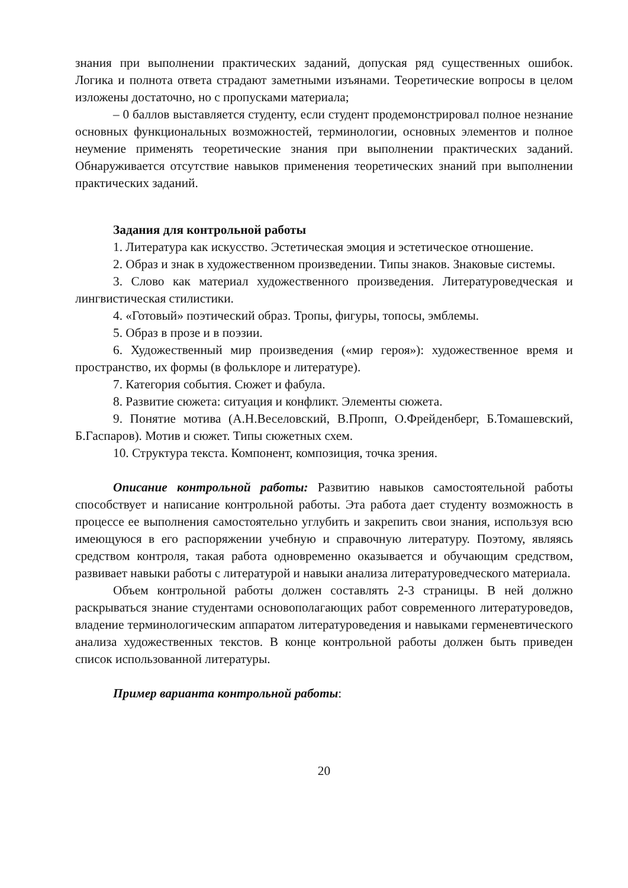знания при выполнении практических заданий, допуская ряд существенных ошибок. Логика и полнота ответа страдают заметными изъянами. Теоретические вопросы в целом изложены достаточно, но с пропусками материала;
– 0 баллов выставляется студенту, если студент продемонстрировал полное незнание основных функциональных возможностей, терминологии, основных элементов и полное неумение применять теоретические знания при выполнении практических заданий. Обнаруживается отсутствие навыков применения теоретических знаний при выполнении практических заданий.
Задания для контрольной работы
1. Литература как искусство. Эстетическая эмоция и эстетическое отношение.
2. Образ и знак в художественном произведении. Типы знаков. Знаковые системы.
3. Слово как материал художественного произведения. Литературоведческая и лингвистическая стилистики.
4. «Готовый» поэтический образ. Тропы, фигуры, топосы, эмблемы.
5. Образ в прозе и в поэзии.
6. Художественный мир произведения («мир героя»): художественное время и пространство, их формы (в фольклоре и литературе).
7. Категория события. Сюжет и фабула.
8. Развитие сюжета: ситуация и конфликт. Элементы сюжета.
9. Понятие мотива (А.Н.Веселовский, В.Пропп, О.Фрейденберг, Б.Томашевский, Б.Гаспаров). Мотив и сюжет. Типы сюжетных схем.
10. Структура текста. Компонент, композиция, точка зрения.
Описание контрольной работы: Развитию навыков самостоятельной работы способствует и написание контрольной работы. Эта работа дает студенту возможность в процессе ее выполнения самостоятельно углубить и закрепить свои знания, используя всю имеющуюся в его распоряжении учебную и справочную литературу. Поэтому, являясь средством контроля, такая работа одновременно оказывается и обучающим средством, развивает навыки работы с литературой и навыки анализа литературоведческого материала.
Объем контрольной работы должен составлять 2-3 страницы. В ней должно раскрываться знание студентами основополагающих работ современного литературоведов, владение терминологическим аппаратом литературоведения и навыками герменевтического анализа художественных текстов. В конце контрольной работы должен быть приведен список использованной литературы.
Пример варианта контрольной работы:
20